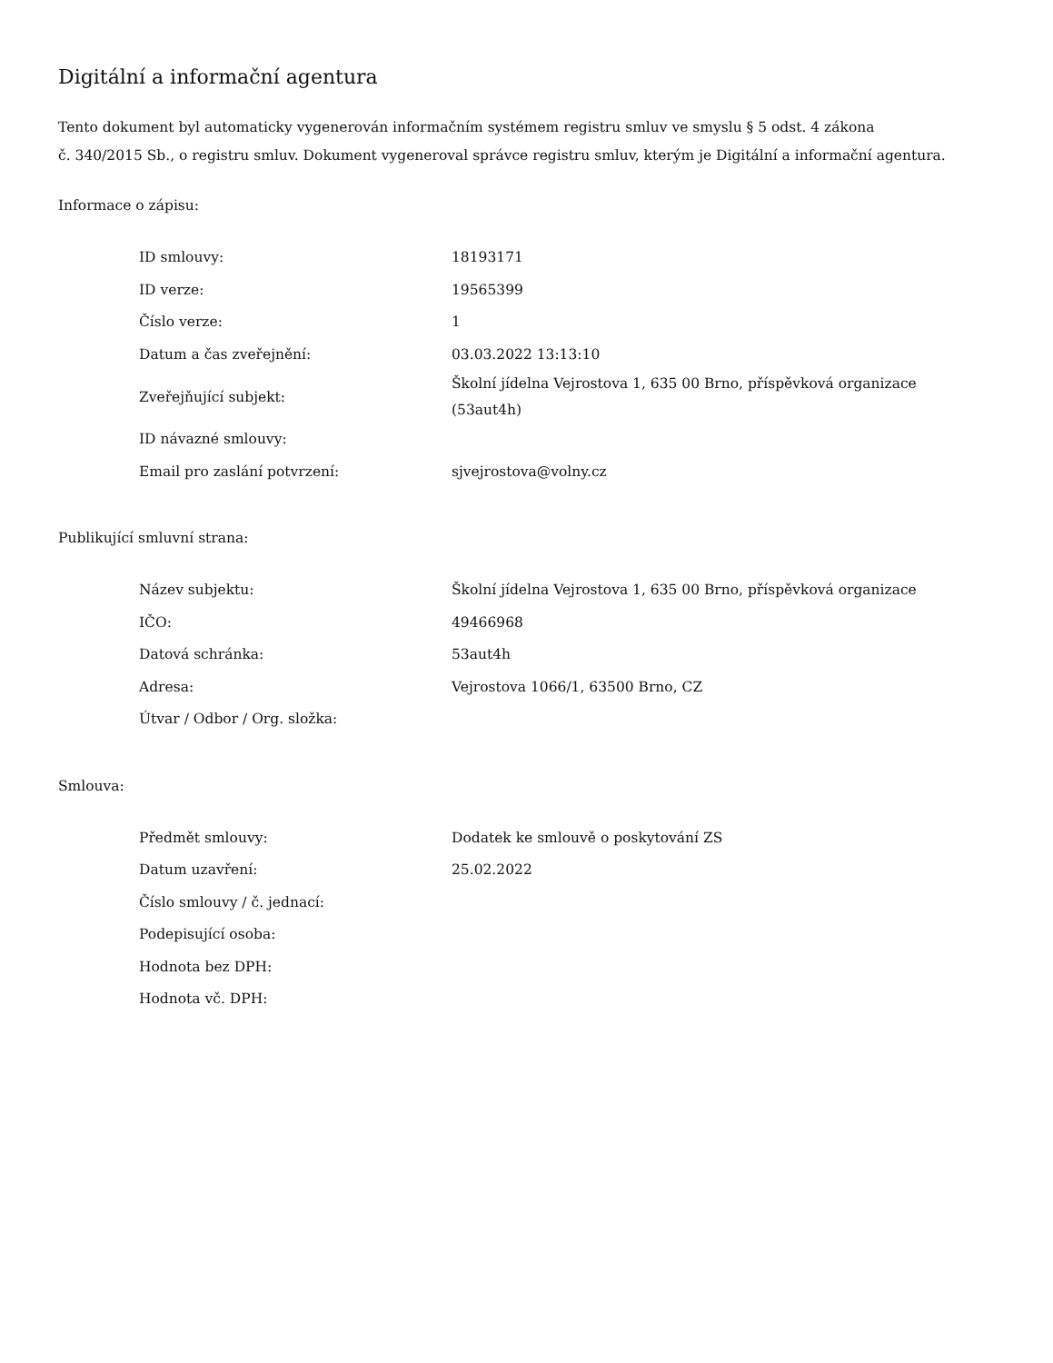Digitální a informační agentura
Tento dokument byl automaticky vygenerován informačním systémem registru smluv ve smyslu § 5 odst. 4 zákona
č. 340/2015 Sb., o registru smluv. Dokument vygeneroval správce registru smluv, kterým je Digitální a informační agentura.
Informace o zápisu:
| ID smlouvy: | 18193171 |
| ID verze: | 19565399 |
| Číslo verze: | 1 |
| Datum a čas zveřejnění: | 03.03.2022 13:13:10 |
| Zveřejňující subjekt: | Školní jídelna Vejrostova 1, 635 00 Brno, příspěvková organizace (53aut4h) |
| ID návazné smlouvy: | |
| Email pro zaslání potvrzení: | sjvejrostova@volny.cz |
Publikující smluvní strana:
| Název subjektu: | Školní jídelna Vejrostova 1, 635 00 Brno, příspěvková organizace |
| IČO: | 49466968 |
| Datová schránka: | 53aut4h |
| Adresa: | Vejrostova 1066/1, 63500 Brno, CZ |
| Útvar / Odbor / Org. složka: | |
Smlouva:
| Předmět smlouvy: | Dodatek ke smlouvě o poskytování ZS |
| Datum uzavření: | 25.02.2022 |
| Číslo smlouvy / č. jednací: | |
| Podepisující osoba: | |
| Hodnota bez DPH: | |
| Hodnota vč. DPH: | |